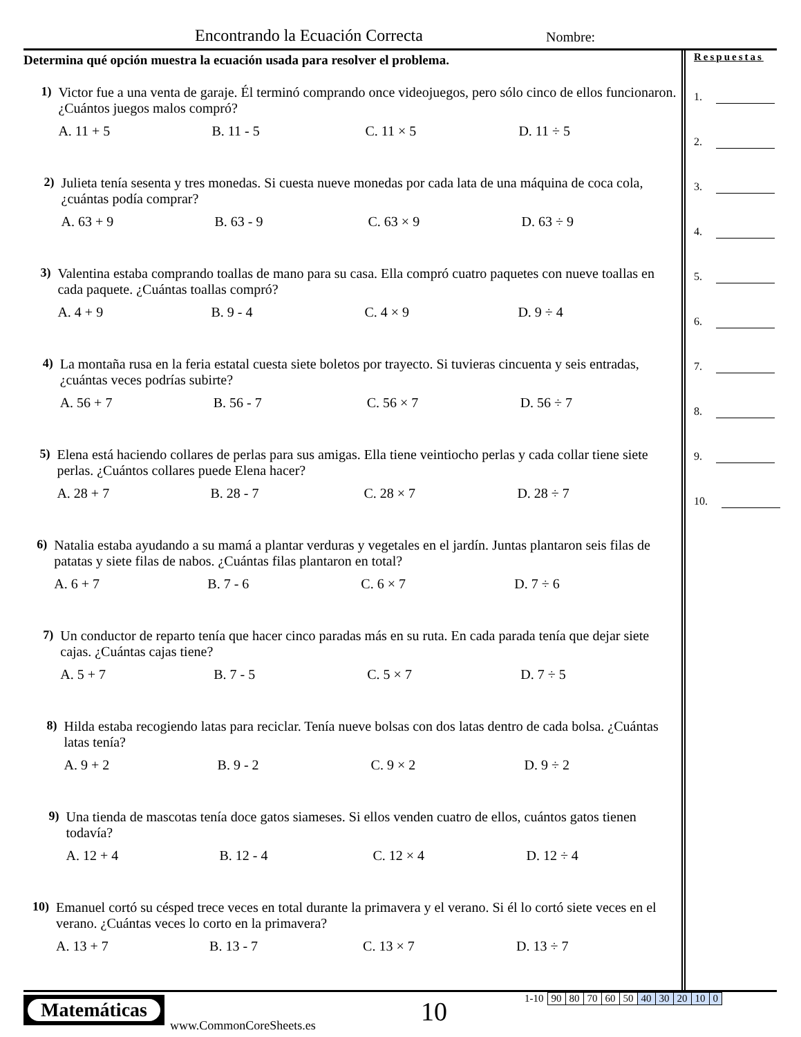Encontrando la Ecuación Correcta
Nombre:
Determina qué opción muestra la ecuación usada para resolver el problema.
1) Victor fue a una venta de garaje. Él terminó comprando once videojuegos, pero sólo cinco de ellos funcionaron. ¿Cuántos juegos malos compró?
A. 11 + 5 B. 11 - 5 C. 11 × 5 D. 11 ÷ 5
2) Julieta tenía sesenta y tres monedas. Si cuesta nueve monedas por cada lata de una máquina de coca cola, ¿cuántas podía comprar?
A. 63 + 9 B. 63 - 9 C. 63 × 9 D. 63 ÷ 9
3) Valentina estaba comprando toallas de mano para su casa. Ella compró cuatro paquetes con nueve toallas en cada paquete. ¿Cuántas toallas compró?
A. 4 + 9 B. 9 - 4 C. 4 × 9 D. 9 ÷ 4
4) La montaña rusa en la feria estatal cuesta siete boletos por trayecto. Si tuvieras cincuenta y seis entradas, ¿cuántas veces podrías subirte?
A. 56 + 7 B. 56 - 7 C. 56 × 7 D. 56 ÷ 7
5) Elena está haciendo collares de perlas para sus amigas. Ella tiene veintiocho perlas y cada collar tiene siete perlas. ¿Cuántos collares puede Elena hacer?
A. 28 + 7 B. 28 - 7 C. 28 × 7 D. 28 ÷ 7
6) Natalia estaba ayudando a su mamá a plantar verduras y vegetales en el jardín. Juntas plantaron seis filas de patatas y siete filas de nabos. ¿Cuántas filas plantaron en total?
A. 6 + 7 B. 7 - 6 C. 6 × 7 D. 7 ÷ 6
7) Un conductor de reparto tenía que hacer cinco paradas más en su ruta. En cada parada tenía que dejar siete cajas. ¿Cuántas cajas tiene?
A. 5 + 7 B. 7 - 5 C. 5 × 7 D. 7 ÷ 5
8) Hilda estaba recogiendo latas para reciclar. Tenía nueve bolsas con dos latas dentro de cada bolsa. ¿Cuántas latas tenía?
A. 9 + 2 B. 9 - 2 C. 9 × 2 D. 9 ÷ 2
9) Una tienda de mascotas tenía doce gatos siameses. Si ellos venden cuatro de ellos, cuántos gatos tienen todavía?
A. 12 + 4 B. 12 - 4 C. 12 × 4 D. 12 ÷ 4
10) Emanuel cortó su césped trece veces en total durante la primavera y el verano. Si él lo cortó siete veces en el verano. ¿Cuántas veces lo corto en la primavera?
A. 13 + 7 B. 13 - 7 C. 13 × 7 D. 13 ÷ 7
Respuestas
1.
2.
3.
4.
5.
6.
7.
8.
9.
10.
Matemáticas
www.CommonCoreSheets.es 10
| 1-10 | 90 | 80 | 70 | 60 | 50 | 40 | 30 | 20 | 10 | 0 |